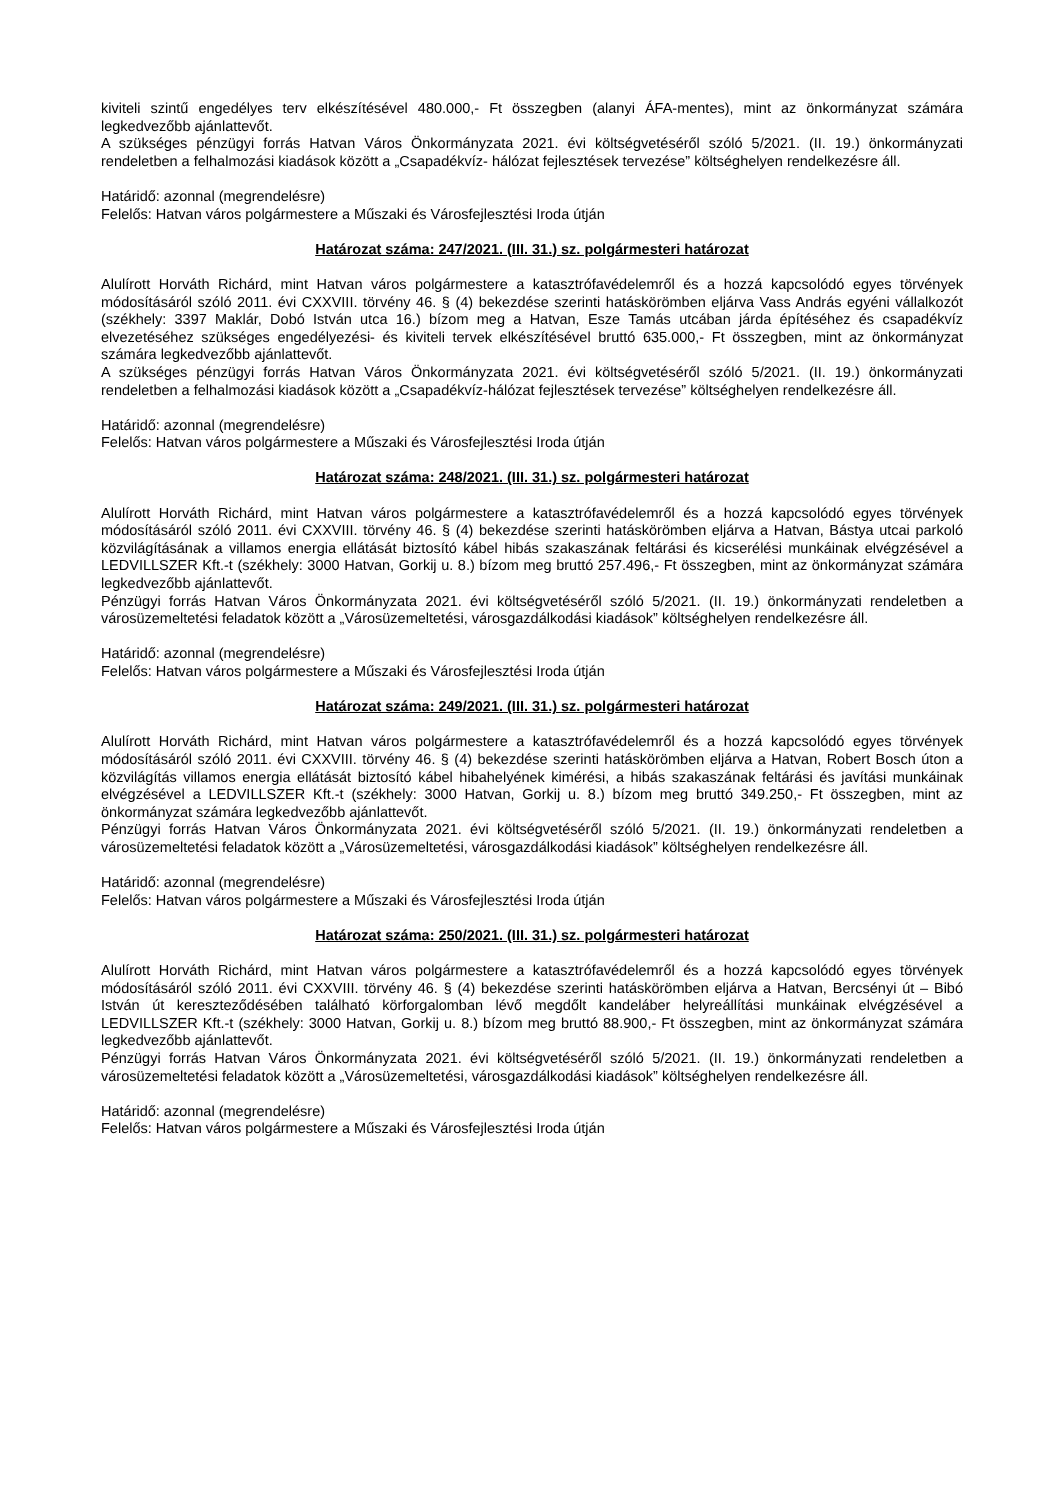kiviteli szintű engedélyes terv elkészítésével 480.000,- Ft összegben (alanyi ÁFA-mentes), mint az önkormányzat számára legkedvezőbb ajánlattevőt.
A szükséges pénzügyi forrás Hatvan Város Önkormányzata 2021. évi költségvetéséről szóló 5/2021. (II. 19.) önkormányzati rendeletben a felhalmozási kiadások között a „Csapadékvíz- hálózat fejlesztések tervezése” költséghelyen rendelkezésre áll.
Határidő: azonnal (megrendelésre)
Felelős: Hatvan város polgármestere a Műszaki és Városfejlesztési Iroda útján
Határozat száma: 247/2021. (III. 31.) sz. polgármesteri határozat
Alulírott Horváth Richárd, mint Hatvan város polgármestere a katasztrófavédelemről és a hozzá kapcsolódó egyes törvények módosításáról szóló 2011. évi CXXVIII. törvény 46. § (4) bekezdése szerinti hatáskörömben eljárva Vass András egyéni vállalkozót (székhely: 3397 Maklár, Dobó István utca 16.) bízom meg a Hatvan, Esze Tamás utcában járda építéséhez és csapadékvíz elvezetéséhez szükséges engedélyezési- és kiviteli tervek elkészítésével bruttó 635.000,- Ft összegben, mint az önkormányzat számára legkedvezőbb ajánlattevőt.
A szükséges pénzügyi forrás Hatvan Város Önkormányzata 2021. évi költségvetéséről szóló 5/2021. (II. 19.) önkormányzati rendeletben a felhalmozási kiadások között a „Csapadékvíz-hálózat fejlesztések tervezése” költséghelyen rendelkezésre áll.
Határidő: azonnal (megrendelésre)
Felelős: Hatvan város polgármestere a Műszaki és Városfejlesztési Iroda útján
Határozat száma: 248/2021. (III. 31.) sz. polgármesteri határozat
Alulírott Horváth Richárd, mint Hatvan város polgármestere a katasztrófavédelemről és a hozzá kapcsolódó egyes törvények módosításáról szóló 2011. évi CXXVIII. törvény 46. § (4) bekezdése szerinti hatáskörömben eljárva a Hatvan, Bástya utcai parkoló közvilágításának a villamos energia ellátását biztosító kábel hibás szakaszának feltárási és kicserélési munkáinak elvégzésével a LEDVILLSZER Kft.-t (székhely: 3000 Hatvan, Gorkij u. 8.) bízom meg bruttó 257.496,- Ft összegben, mint az önkormányzat számára legkedvezőbb ajánlattevőt.
Pénzügyi forrás Hatvan Város Önkormányzata 2021. évi költségvetéséről szóló 5/2021. (II. 19.) önkormányzati rendeletben a városüzemeltetési feladatok között a „Városüzemeltetési, városgazdálkodási kiadások” költséghelyen rendelkezésre áll.
Határidő: azonnal (megrendelésre)
Felelős: Hatvan város polgármestere a Műszaki és Városfejlesztési Iroda útján
Határozat száma: 249/2021. (III. 31.) sz. polgármesteri határozat
Alulírott Horváth Richárd, mint Hatvan város polgármestere a katasztrófavédelemről és a hozzá kapcsolódó egyes törvények módosításáról szóló 2011. évi CXXVIII. törvény 46. § (4) bekezdése szerinti hatáskörömben eljárva a Hatvan, Robert Bosch úton a közvilágítás villamos energia ellátását biztosító kábel hibahelyének kimérési, a hibás szakaszának feltárási és javítási munkáinak elvégzésével a LEDVILLSZER Kft.-t (székhely: 3000 Hatvan, Gorkij u. 8.) bízom meg bruttó 349.250,- Ft összegben, mint az önkormányzat számára legkedvezőbb ajánlattevőt.
Pénzügyi forrás Hatvan Város Önkormányzata 2021. évi költségvetéséről szóló 5/2021. (II. 19.) önkormányzati rendeletben a városüzemeltetési feladatok között a „Városüzemeltetési, városgazdálkodási kiadások” költséghelyen rendelkezésre áll.
Határidő: azonnal (megrendelésre)
Felelős: Hatvan város polgármestere a Műszaki és Városfejlesztési Iroda útján
Határozat száma: 250/2021. (III. 31.) sz. polgármesteri határozat
Alulírott Horváth Richárd, mint Hatvan város polgármestere a katasztrófavédelemről és a hozzá kapcsolódó egyes törvények módosításáról szóló 2011. évi CXXVIII. törvény 46. § (4) bekezdése szerinti hatáskörömben eljárva a Hatvan, Bercsényi út – Bibó István út kereszteződésében található körforgalomban lévő megdőlt kandeláber helyreállítási munkáinak elvégzésével a LEDVILLSZER Kft.-t (székhely: 3000 Hatvan, Gorkij u. 8.) bízom meg bruttó 88.900,- Ft összegben, mint az önkormányzat számára legkedvezőbb ajánlattevőt.
Pénzügyi forrás Hatvan Város Önkormányzata 2021. évi költségvetéséről szóló 5/2021. (II. 19.) önkormányzati rendeletben a városüzemeltetési feladatok között a „Városüzemeltetési, városgazdálkodási kiadások” költséghelyen rendelkezésre áll.
Határidő: azonnal (megrendelésre)
Felelős: Hatvan város polgármestere a Műszaki és Városfejlesztési Iroda útján